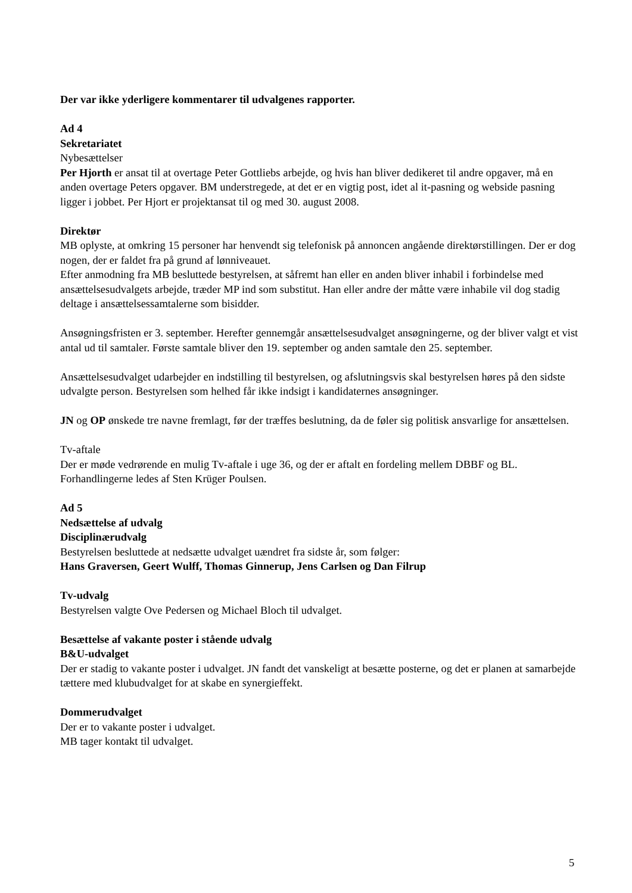Der var ikke yderligere kommentarer til udvalgenes rapporter.
Ad 4
Sekretariatet
Nybesættelser
Per Hjorth er ansat til at overtage Peter Gottliebs arbejde, og hvis han bliver dedikeret til andre opgaver, må en anden overtage Peters opgaver. BM understregede, at det er en vigtig post, idet al it-pasning og webside pasning ligger i jobbet. Per Hjort er projektansat til og med 30. august 2008.
Direktør
MB oplyste, at omkring 15 personer har henvendt sig telefonisk på annoncen angående direktørstillingen. Der er dog nogen, der er faldet fra på grund af lønniveauet.
Efter anmodning fra MB besluttede bestyrelsen, at såfremt han eller en anden bliver inhabil i forbindelse med ansættelsesudvalgets arbejde, træder MP ind som substitut. Han eller andre der måtte være inhabile vil dog stadig deltage i ansættelsessamtalerne som bisidder.
Ansøgningsfristen er 3. september. Herefter gennemgår ansættelsesudvalget ansøgningerne, og der bliver valgt et vist antal ud til samtaler. Første samtale bliver den 19. september og anden samtale den 25. september.
Ansættelsesudvalget udarbejder en indstilling til bestyrelsen, og afslutningsvis skal bestyrelsen høres på den sidste udvalgte person. Bestyrelsen som helhed får ikke indsigt i kandidaternes ansøgninger.
JN og OP ønskede tre navne fremlagt, før der træffes beslutning, da de føler sig politisk ansvarlige for ansættelsen.
Tv-aftale
Der er møde vedrørende en mulig Tv-aftale i uge 36, og der er aftalt en fordeling mellem DBBF og BL. Forhandlingerne ledes af Sten Krüger Poulsen.
Ad 5
Nedsættelse af udvalg
Disciplinærudvalg
Bestyrelsen besluttede at nedsætte udvalget uændret fra sidste år, som følger:
Hans Graversen, Geert Wulff, Thomas Ginnerup, Jens Carlsen og Dan Filrup
Tv-udvalg
Bestyrelsen valgte Ove Pedersen og Michael Bloch til udvalget.
Besættelse af vakante poster i stående udvalg
B&U-udvalget
Der er stadig to vakante poster i udvalget. JN fandt det vanskeligt at besætte posterne, og det er planen at samarbejde tættere med klubudvalget for at skabe en synergieffekt.
Dommerudvalget
Der er to vakante poster i udvalget.
MB tager kontakt til udvalget.
5